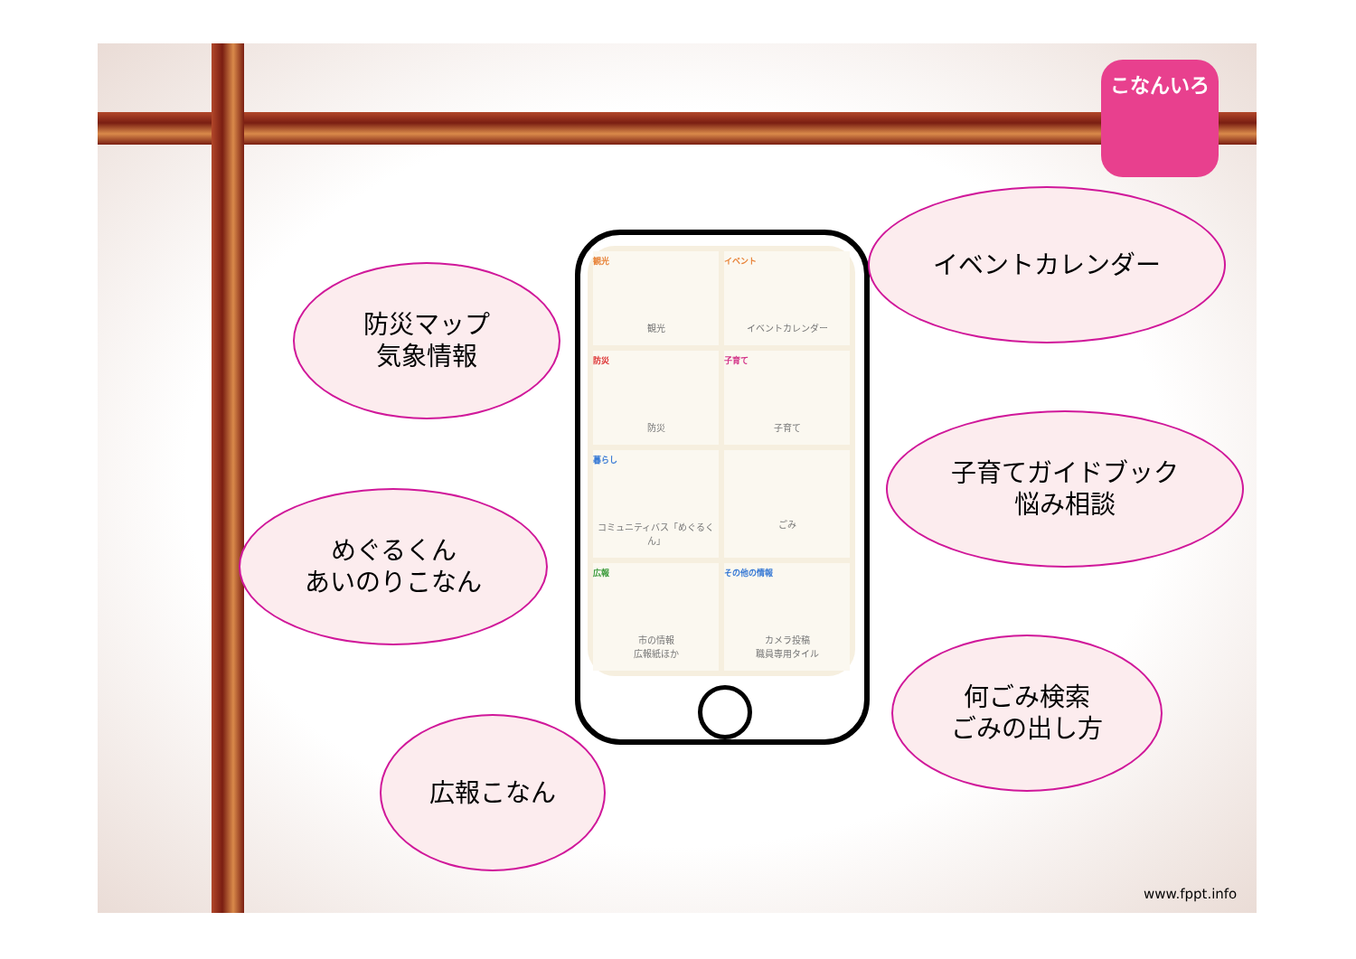こなんいろ
観光
観光
イベント
イベントカレンダー
防災
防災
子育て
子育て
暮らし
コミュニティバス「めぐるくん」
ごみ
広報
市の情報
広報紙ほか
その他の情報
カメラ投稿
職員専用タイル
イベントカレンダー
防災マップ
気象情報
子育てガイドブック
悩み相談
めぐるくん
あいのりこなん
何ごみ検索
ごみの出し方
広報こなん
www.fppt.info